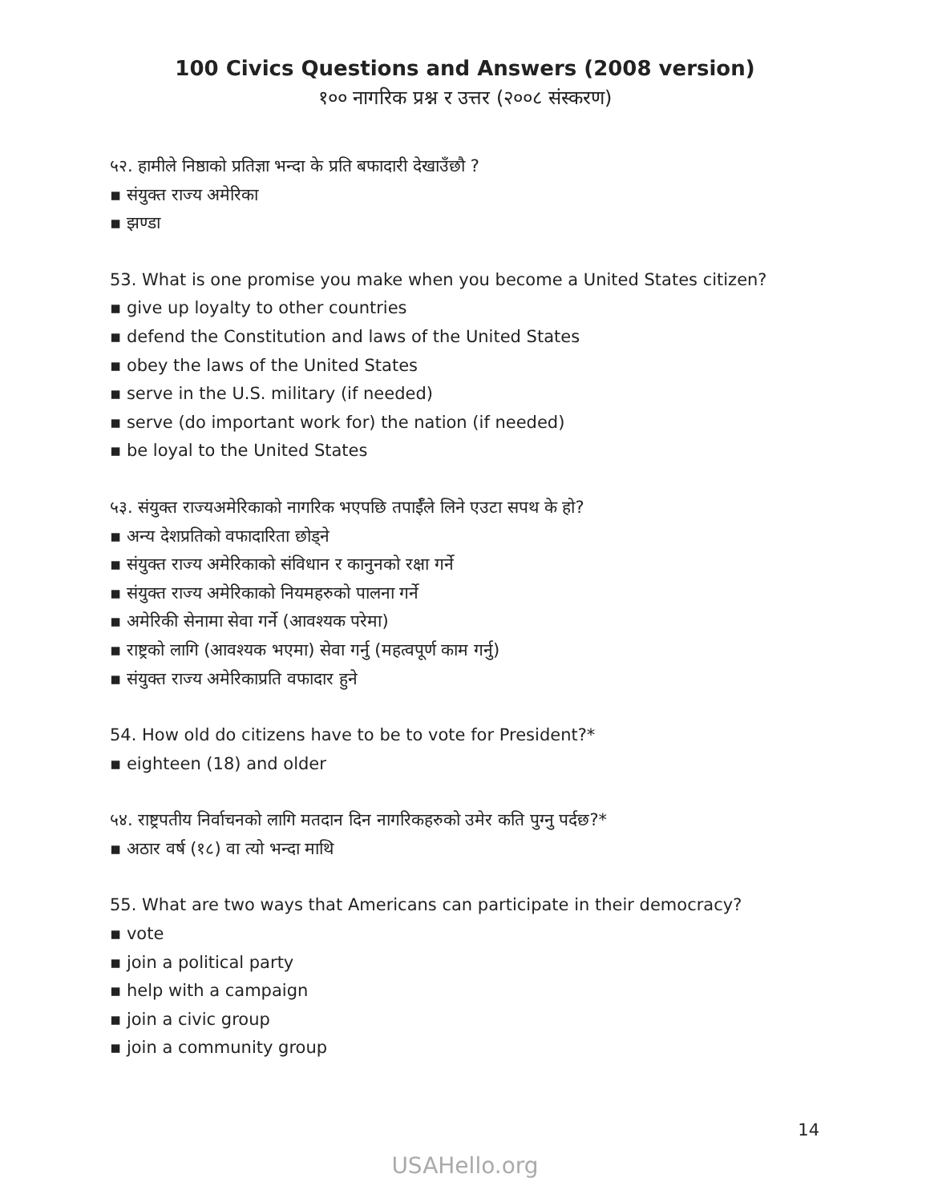100 Civics Questions and Answers (2008 version)
१०० नागरिक प्रश्न र उत्तर (२००८ संस्करण)
५२. हामीले निष्ठाको प्रतिज्ञा भन्दा के प्रति बफादारी देखाउँछौ ?
▪ संयुक्त राज्य अमेरिका
▪ झण्डा
53. What is one promise you make when you become a United States citizen?
▪ give up loyalty to other countries
▪ defend the Constitution and laws of the United States
▪ obey the laws of the United States
▪ serve in the U.S. military (if needed)
▪ serve (do important work for) the nation (if needed)
▪ be loyal to the United States
५३. संयुक्त राज्यअमेरिकाको नागरिक भएपछि तपाईँले लिने एउटा सपथ के हो?
▪ अन्य देशप्रतिको वफादारिता छोड्ने
▪ संयुक्त राज्य अमेरिकाको संविधान र कानुनको रक्षा गर्ने
▪ संयुक्त राज्य अमेरिकाको नियमहरुको पालना गर्ने
▪ अमेरिकी सेनामा सेवा गर्ने (आवश्यक परेमा)
▪ राष्ट्रको लागि (आवश्यक भएमा) सेवा गर्नु (महत्वपूर्ण काम गर्नु)
▪ संयुक्त राज्य अमेरिकाप्रति वफादार हुने
54. How old do citizens have to be to vote for President?*
▪ eighteen (18) and older
५४. राष्ट्रपतीय निर्वाचनको लागि मतदान दिन नागरिकहरुको उमेर कति पुग्नु पर्दछ?*
▪ अठार वर्ष (१८) वा त्यो भन्दा माथि
55. What are two ways that Americans can participate in their democracy?
▪ vote
▪ join a political party
▪ help with a campaign
▪ join a civic group
▪ join a community group
14
USAHello.org